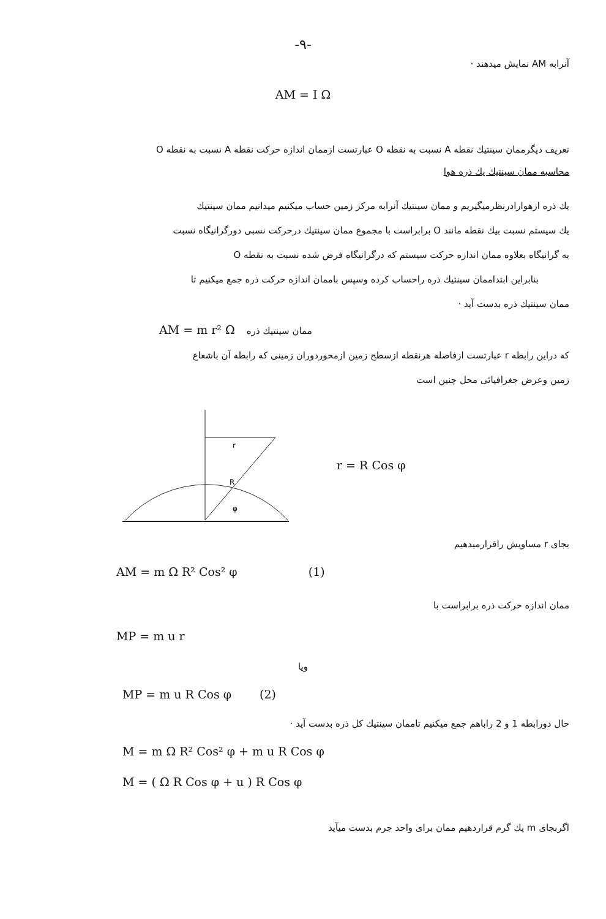-۹-
آنرابه AM نمایش میدهند ·
AM = I Ω
تعریف دیگرممان سینتیك نقطه A نسبت به نقطه O عبارتست ازممان اندازه حرکت نقطه A نسبت به نقطه O
محاسبه ممان سینتیك یك ذره هوا
یك ذره ازهوارادرنظرمیگیریم و ممان سینتیك آنرابه مرکز زمین حساب میکنیم میدانیم ممان سینتیك
یك سیستم نسبت بیك نقطه مانند O برابراست با مجموع ممان سینتیك درحرکت نسبی دورگرانیگاه نسبت
به گرانیگاه بعلاوه ممان اندازه حرکت سیستم که درگرانیگاه فرض شده نسبت به نقطه O
بنابراین ابتداممان سینتیك ذره راحساب کرده وسپس باممان اندازه حرکت ذره جمع میکنیم تا
ممان سینتیك ذره بدست آید ·
AM = m r² Ω ممان سینتیك ذره
که دراین رابطه r عبارتست ازفاصله هرنقطه ازسطح زمین ازمحوردوران زمینی که رابطه آن باشعاع
زمین وعرض جغرافیائی محل چنین است
r
R
φ
r = R Cos φ
بجای r مساویش راقرارمیدهیم
AM = m Ω R² Cos² φ (1)
ممان اندازه حرکت ذره برابراست با
MP = m u r
ویا
MP = m u R Cos φ (2)
حال دورابطه 1 و 2 راباهم جمع میکنیم تاممان سینتیك کل ذره بدست آید ·
M = m Ω R² Cos² φ + m u R Cos φ
M = ( Ω R Cos φ + u ) R Cos φ
اگربجای m یك گرم قراردهیم ممان برای واحد جرم بدست میآید